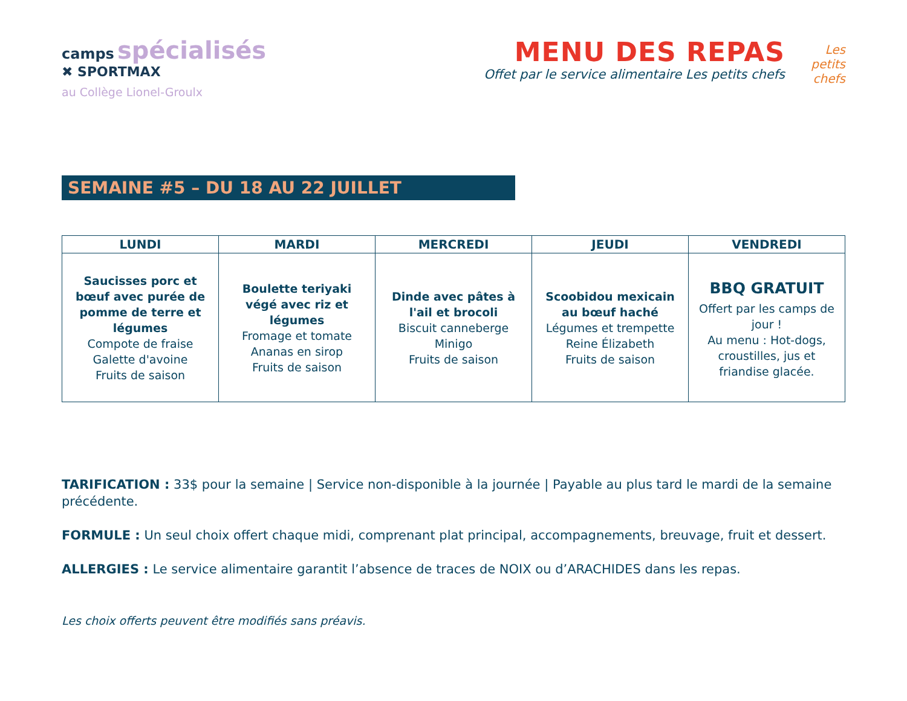camps spécialisés
✖ SPORTMAX
au Collège Lionel-Groulx
MENU DES REPAS
Offet par le service alimentaire Les petits chefs
Les petits chefs
SEMAINE #5 – DU 18 AU 22 JUILLET
| LUNDI | MARDI | MERCREDI | JEUDI | VENDREDI |
| --- | --- | --- | --- | --- |
| Saucisses porc et bœuf avec purée de pomme de terre et légumes Compote de fraise Galette d'avoine Fruits de saison | Boulette teriyaki végé avec riz et légumes Fromage et tomate Ananas en sirop Fruits de saison | Dinde avec pâtes à l'ail et brocoli Biscuit canneberge Minigo Fruits de saison | Scoobidou mexicain au bœuf haché Légumes et trempette Reine Élizabeth Fruits de saison | BBQ GRATUIT Offert par les camps de jour ! Au menu : Hot-dogs, croustilles, jus et friandise glacée. |
TARIFICATION : 33$ pour la semaine | Service non-disponible à la journée | Payable au plus tard le mardi de la semaine précédente.
FORMULE : Un seul choix offert chaque midi, comprenant plat principal, accompagnements, breuvage, fruit et dessert.
ALLERGIES : Le service alimentaire garantit l’absence de traces de NOIX ou d’ARACHIDES dans les repas.
Les choix offerts peuvent être modifiés sans préavis.